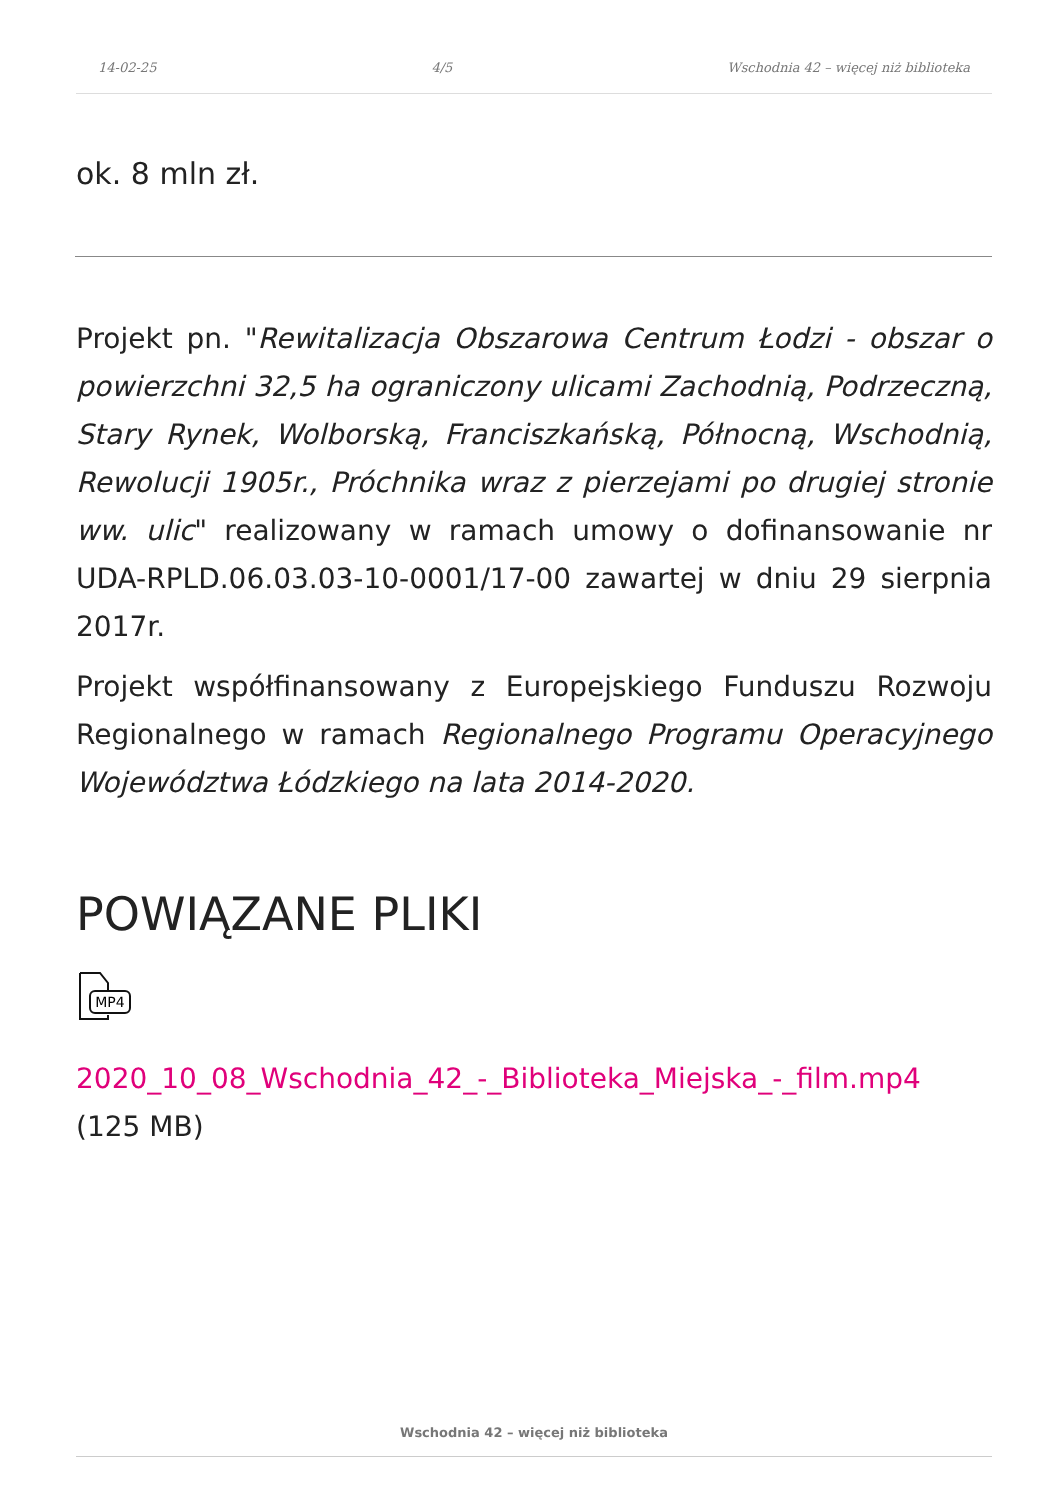14-02-25 4/5 Wschodnia 42 – więcej niż biblioteka
ok. 8 mln zł.
Projekt pn. "Rewitalizacja Obszarowa Centrum Łodzi - obszar o powierzchni 32,5 ha ograniczony ulicami Zachodnią, Podrzeczną, Stary Rynek, Wolborską, Franciszkańską, Północną, Wschodnią, Rewolucji 1905r., Próchnika wraz z pierzejami po drugiej stronie ww. ulic" realizowany w ramach umowy o dofinansowanie nr UDA-RPLD.06.03.03-10-0001/17-00 zawartej w dniu 29 sierpnia 2017r.
Projekt współfinansowany z Europejskiego Funduszu Rozwoju Regionalnego w ramach Regionalnego Programu Operacyjnego Województwa Łódzkiego na lata 2014-2020.
POWIĄZANE PLIKI
MP4
2020_10_08_Wschodnia_42_-_Biblioteka_Miejska_-_film.mp4
(125 MB)
Wschodnia 42 – więcej niż biblioteka